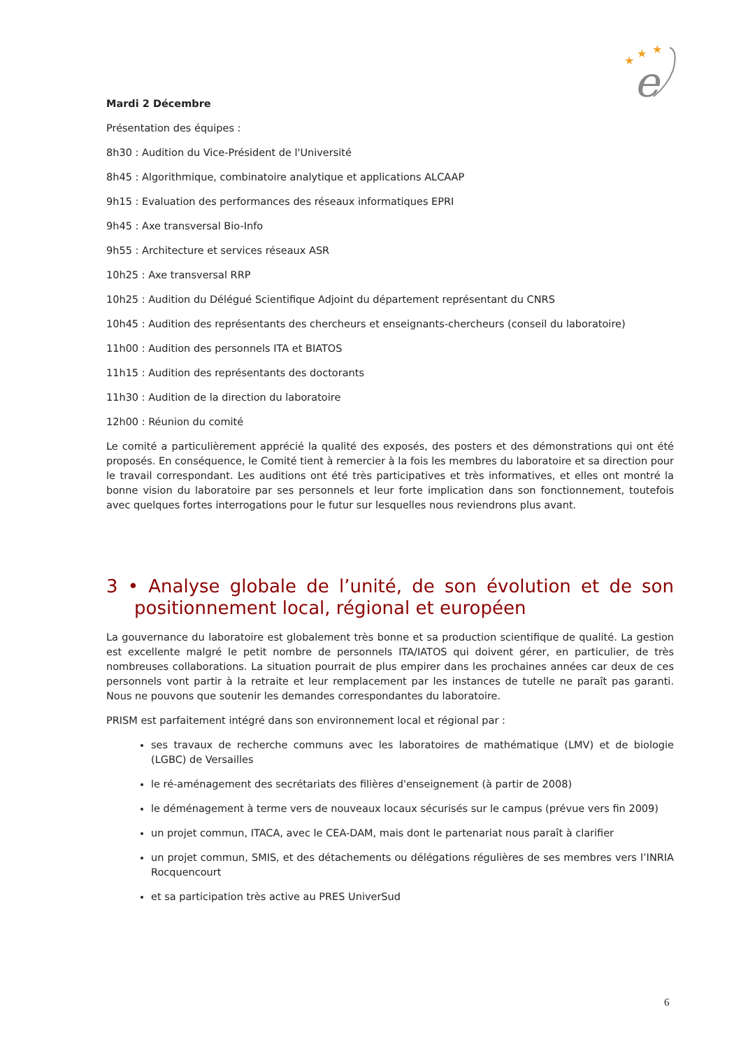★
★
★
e
Mardi 2 Décembre
Présentation des équipes :
8h30 : Audition du Vice-Président de l'Université
8h45 : Algorithmique, combinatoire analytique et applications ALCAAP
9h15 : Evaluation des performances des réseaux informatiques EPRI
9h45 : Axe transversal Bio-Info
9h55 : Architecture et services réseaux ASR
10h25 : Axe transversal RRP
10h25 : Audition du Délégué Scientifique Adjoint du département représentant du CNRS
10h45 : Audition des représentants des chercheurs et enseignants-chercheurs (conseil du laboratoire)
11h00 : Audition des personnels ITA et BIATOS
11h15 : Audition des représentants des doctorants
11h30 : Audition de la direction du laboratoire
12h00 : Réunion du comité
Le comité a particulièrement apprécié la qualité des exposés, des posters et des démonstrations qui ont été proposés. En conséquence, le Comité tient à remercier à la fois les membres du laboratoire et sa direction pour le travail correspondant. Les auditions ont été très participatives et très informatives, et elles ont montré la bonne vision du laboratoire par ses personnels et leur forte implication dans son fonctionnement, toutefois avec quelques fortes interrogations pour le futur sur lesquelles nous reviendrons plus avant.
3 • Analyse globale de l’unité, de son évolution et de son positionnement local, régional et européen
La gouvernance du laboratoire est globalement très bonne et sa production scientifique de qualité. La gestion est excellente malgré le petit nombre de personnels ITA/IATOS qui doivent gérer, en particulier, de très nombreuses collaborations. La situation pourrait de plus empirer dans les prochaines années car deux de ces personnels vont partir à la retraite et leur remplacement par les instances de tutelle ne paraît pas garanti. Nous ne pouvons que soutenir les demandes correspondantes du laboratoire.
PRISM est parfaitement intégré dans son environnement local et régional par :
ses travaux de recherche communs avec les laboratoires de mathématique (LMV) et de biologie (LGBC) de Versailles
le ré-aménagement des secrétariats des filières d'enseignement (à partir de 2008)
le déménagement à terme vers de nouveaux locaux sécurisés sur le campus (prévue vers fin 2009)
un projet commun, ITACA, avec le CEA-DAM, mais dont le partenariat nous paraît à clarifier
un projet commun, SMIS, et des détachements ou délégations régulières de ses membres vers l’INRIA Rocquencourt
et sa participation très active au PRES UniverSud
6